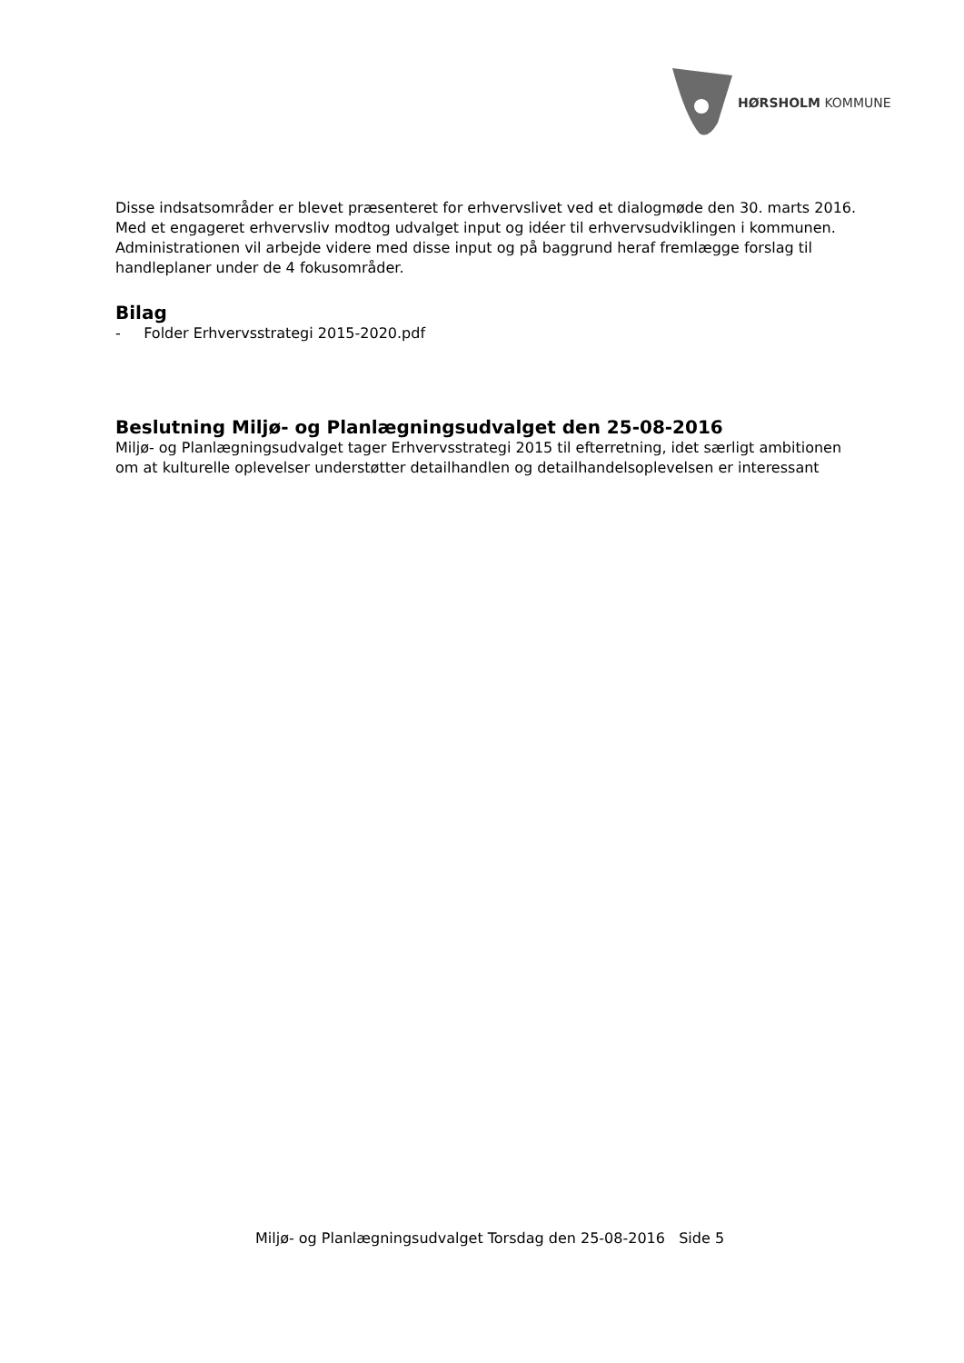HØRSHOLM KOMMUNE
Disse indsatsområder er blevet præsenteret for erhvervslivet ved et dialogmøde den 30. marts 2016. Med et engageret erhvervsliv modtog udvalget input og idéer til erhvervsudviklingen i kommunen. Administrationen vil arbejde videre med disse input og på baggrund heraf fremlægge forslag til handleplaner under de 4 fokusområder.
Bilag
- Folder Erhvervsstrategi 2015-2020.pdf
Beslutning Miljø- og Planlægningsudvalget den 25-08-2016
Miljø- og Planlægningsudvalget tager Erhvervsstrategi 2015 til efterretning, idet særligt ambitionen om at kulturelle oplevelser understøtter detailhandlen og detailhandelsoplevelsen er interessant
Miljø- og Planlægningsudvalget Torsdag den 25-08-2016 Side 5